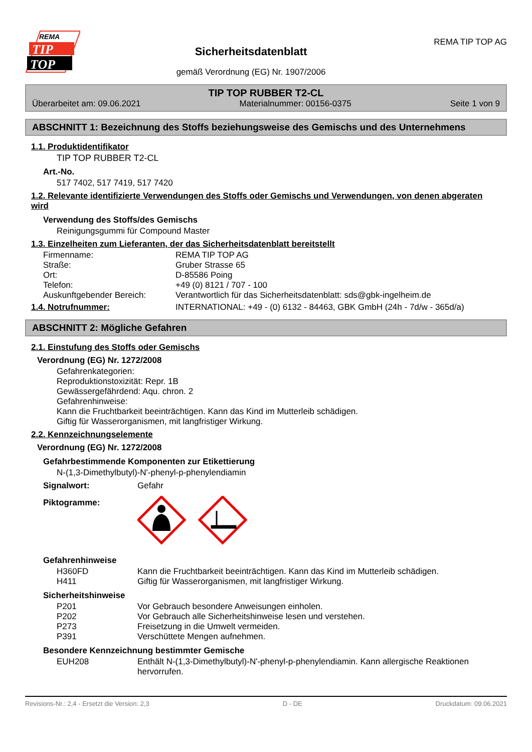REMA
TIP
TOP
Sicherheitsdatenblatt
gemäß Verordnung (EG) Nr. 1907/2006
REMA TIP TOP AG
TIP TOP RUBBER T2-CL
Überarbeitet am: 09.06.2021 Materialnummer: 00156-0375 Seite 1 von 9
ABSCHNITT 1: Bezeichnung des Stoffs beziehungsweise des Gemischs und des Unternehmens
1.1. Produktidentifikator
TIP TOP RUBBER T2-CL
Art.-No.
517 7402, 517 7419, 517 7420
1.2. Relevante identifizierte Verwendungen des Stoffs oder Gemischs und Verwendungen, von denen abgeraten wird
Verwendung des Stoffs/des Gemischs
Reinigungsgummi für Compound Master
1.3. Einzelheiten zum Lieferanten, der das Sicherheitsdatenblatt bereitstellt
| Firmenname: | REMA TIP TOP AG |
| Straße: | Gruber Strasse 65 |
| Ort: | D-85586 Poing |
| Telefon: | +49 (0) 8121 / 707 - 100 |
| Auskunftgebender Bereich: | Verantwortlich für das Sicherheitsdatenblatt: sds@gbk-ingelheim.de |
| 1.4. Notrufnummer: | INTERNATIONAL: +49 - (0) 6132 - 84463, GBK GmbH (24h - 7d/w - 365d/a) |
ABSCHNITT 2: Mögliche Gefahren
2.1. Einstufung des Stoffs oder Gemischs
Verordnung (EG) Nr. 1272/2008
Gefahrenkategorien:
Reproduktionstoxizität: Repr. 1B
Gewässergefährdend: Aqu. chron. 2
Gefahrenhinweise:
Kann die Fruchtbarkeit beeinträchtigen. Kann das Kind im Mutterleib schädigen.
Giftig für Wasserorganismen, mit langfristiger Wirkung.
2.2. Kennzeichnungselemente
Verordnung (EG) Nr. 1272/2008
Gefahrbestimmende Komponenten zur Etikettierung
N-(1,3-Dimethylbutyl)-N'-phenyl-p-phenylendiamin
| Signalwort: | Gefahr |
| Piktogramme: | |
Gefahrenhinweise
| H360FD | Kann die Fruchtbarkeit beeinträchtigen. Kann das Kind im Mutterleib schädigen. |
| H411 | Giftig für Wasserorganismen, mit langfristiger Wirkung. |
Sicherheitshinweise
| P201 | Vor Gebrauch besondere Anweisungen einholen. |
| P202 | Vor Gebrauch alle Sicherheitshinweise lesen und verstehen. |
| P273 | Freisetzung in die Umwelt vermeiden. |
| P391 | Verschüttete Mengen aufnehmen. |
Besondere Kennzeichnung bestimmter Gemische
| EUH208 | Enthält N-(1,3-Dimethylbutyl)-N'-phenyl-p-phenylendiamin. Kann allergische Reaktionen hervorrufen. |
Revisions-Nr.: 2,4 - Ersetzt die Version: 2,3 D - DE Druckdatum: 09.06.2021